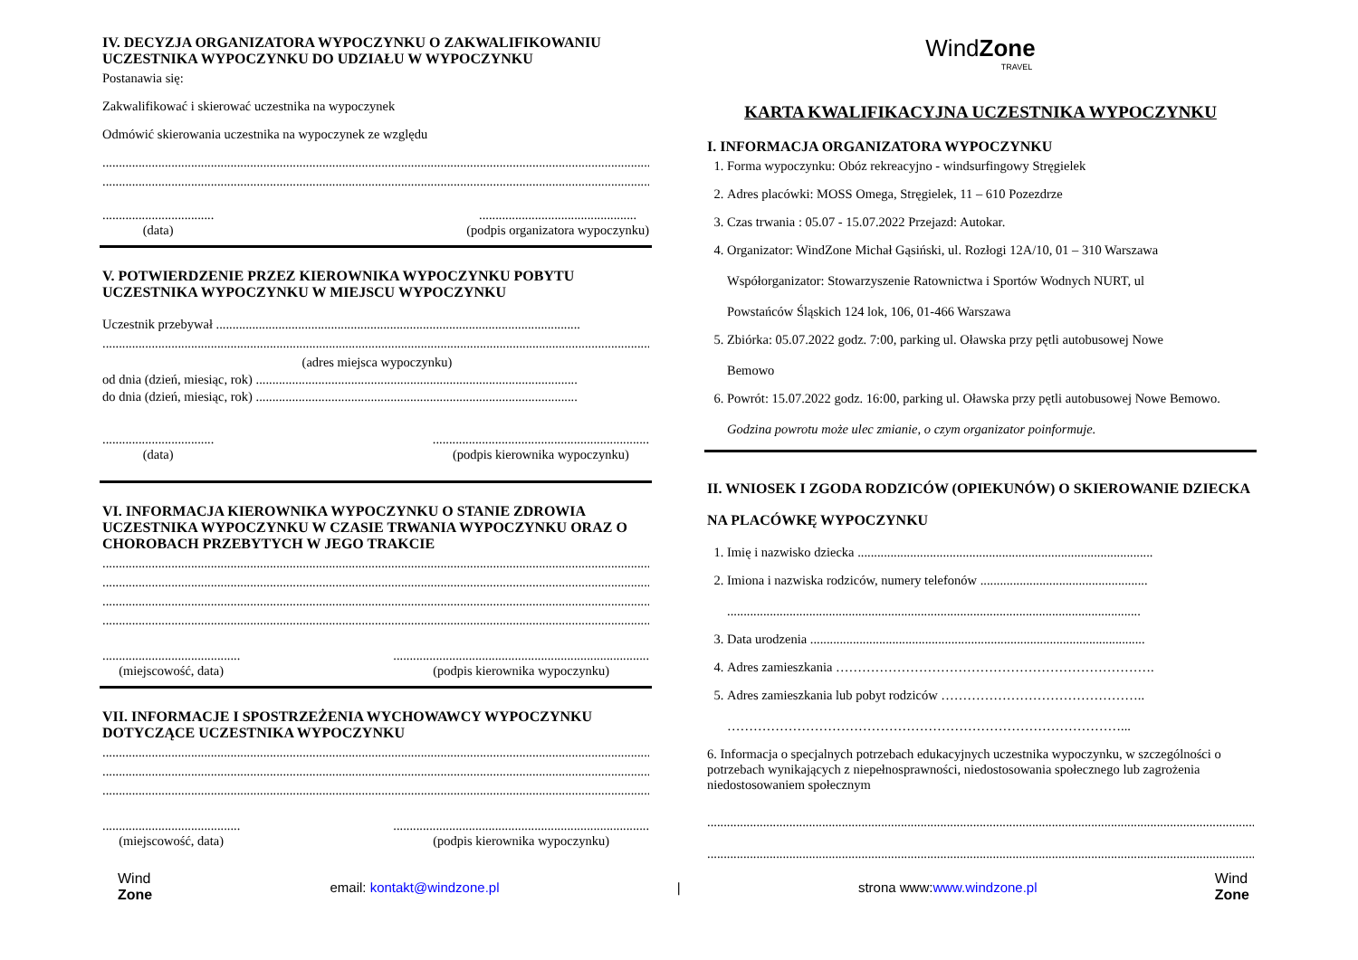IV. DECYZJA ORGANIZATORA WYPOCZYNKU O ZAKWALIFIKOWANIU UCZESTNIKA WYPOCZYNKU DO UDZIAŁU W WYPOCZYNKU
Postanawia się:
Zakwalifikować i skierować uczestnika na wypoczynek
Odmówić skierowania uczestnika na wypoczynek ze względu
..............................................................................................................................................................................
..............................................................................................................................................................................
..................................
(data)
................................................
(podpis organizatora wypoczynku)
V. POTWIERDZENIE PRZEZ KIEROWNIKA WYPOCZYNKU POBYTU UCZESTNIKA WYPOCZYNKU W MIEJSCU WYPOCZYNKU
Uczestnik przebywał ...............................................................................................................
..............................................................................................................................................................................
(adres miejsca wypoczynku)
od dnia (dzień, miesiąc, rok) ..................................................................................................
do dnia (dzień, miesiąc, rok) ..................................................................................................
..................................
(data)
..................................................................
(podpis kierownika wypoczynku)
VI. INFORMACJA KIEROWNIKA WYPOCZYNKU O STANIE ZDROWIA UCZESTNIKA WYPOCZYNKU W CZASIE TRWANIA WYPOCZYNKU ORAZ O CHOROBACH PRZEBYTYCH W JEGO TRAKCIE
..............................................................................................................................................................................
..............................................................................................................................................................................
..............................................................................................................................................................................
..............................................................................................................................................................................
..........................................
(miejscowość, data)
..............................................................................
(podpis kierownika wypoczynku)
VII. INFORMACJE I SPOSTRZEŻENIA WYCHOWAWCY WYPOCZYNKU DOTYCZĄCE UCZESTNIKA WYPOCZYNKU
..............................................................................................................................................................................
..............................................................................................................................................................................
..............................................................................................................................................................................
..........................................
(miejscowość, data)
..............................................................................
(podpis kierownika wypoczynku)
WindZone
TRAVEL
KARTA KWALIFIKACYJNA UCZESTNIKA WYPOCZYNKU
I. INFORMACJA ORGANIZATORA WYPOCZYNKU
1. Forma wypoczynku: Obóz rekreacyjno - windsurfingowy Stręgielek
2. Adres placówki: MOSS Omega, Stręgielek, 11 – 610 Pozezdrze
3. Czas trwania : 05.07 - 15.07.2022 Przejazd: Autokar.
4. Organizator: WindZone Michał Gąsiński, ul. Rozłogi 12A/10, 01 – 310 Warszawa
Współorganizator: Stowarzyszenie Ratownictwa i Sportów Wodnych NURT, ul
Powstańców Śląskich 124 lok, 106, 01-466 Warszawa
5. Zbiórka: 05.07.2022 godz. 7:00, parking ul. Oławska przy pętli autobusowej Nowe
Bemowo
6. Powrót: 15.07.2022 godz. 16:00, parking ul. Oławska przy pętli autobusowej Nowe Bemowo.
Godzina powrotu może ulec zmianie, o czym organizator poinformuje.
II. WNIOSEK I ZGODA RODZICÓW (OPIEKUNÓW) O SKIEROWANIE DZIECKA NA PLACÓWKĘ WYPOCZYNKU
1. Imię i nazwisko dziecka ..........................................................................................
2. Imiona i nazwiska rodziców, numery telefonów ...................................................
..............................................................................................................................
3. Data urodzenia ......................................................................................................
4. Adres zamieszkania ……………………………………………………………….
5. Adres zamieszkania lub pobyt rodziców ………………………………………..
………………………………………………………………………………...
6. Informacja o specjalnych potrzebach edukacyjnych uczestnika wypoczynku, w szczególności o potrzebach wynikających z niepełnosprawności, niedostosowania społecznego lub zagrożenia niedostosowaniem społecznym
..............................................................................................................................................................................
..............................................................................................................................................................................
Wind
Zone email: kontakt@windzone.pl | strona www:www.windzone.pl Wind
Zone